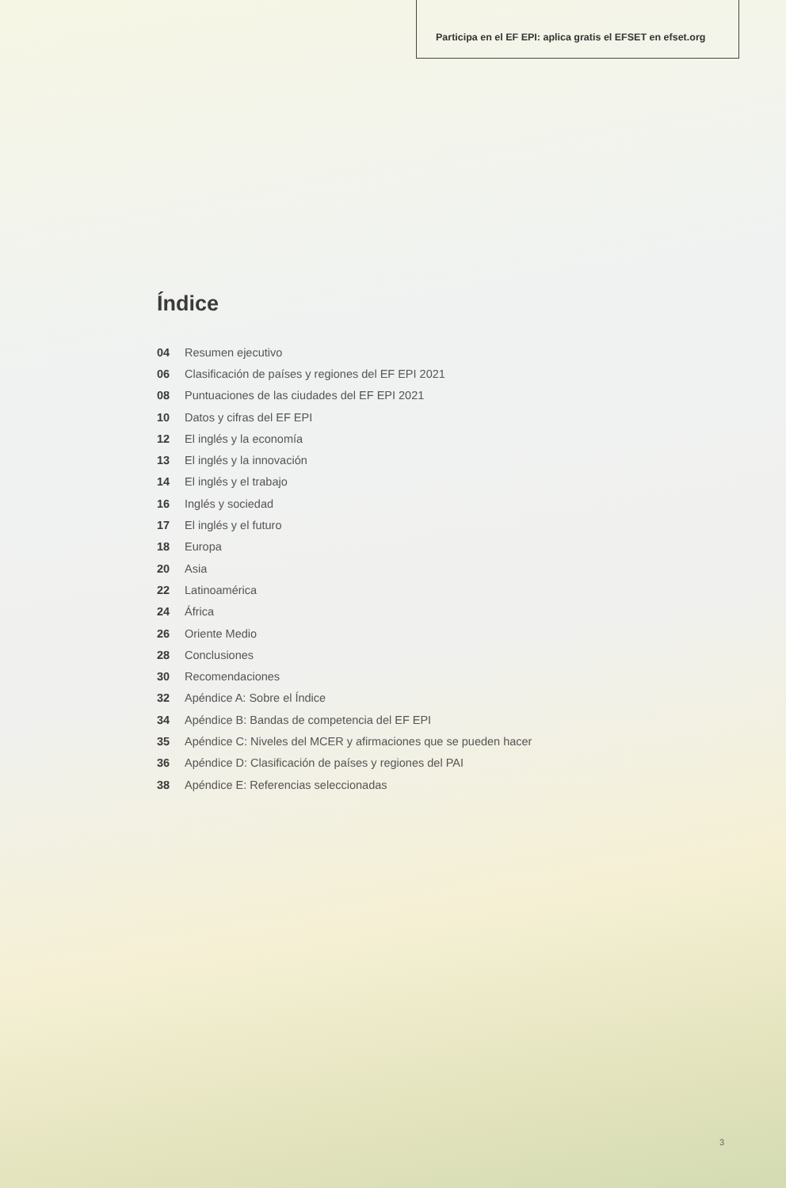Participa en el EF EPI: aplica gratis el EFSET en efset.org
Índice
04 Resumen ejecutivo
06 Clasificación de países y regiones del EF EPI 2021
08 Puntuaciones de las ciudades del EF EPI 2021
10 Datos y cifras del EF EPI
12 El inglés y la economía
13 El inglés y la innovación
14 El inglés y el trabajo
16 Inglés y sociedad
17 El inglés y el futuro
18 Europa
20 Asia
22 Latinoamérica
24 África
26 Oriente Medio
28 Conclusiones
30 Recomendaciones
32 Apéndice A: Sobre el Índice
34 Apéndice B: Bandas de competencia del EF EPI
35 Apéndice C: Niveles del MCER y afirmaciones que se pueden hacer
36 Apéndice D: Clasificación de países y regiones del PAI
38 Apéndice E: Referencias seleccionadas
3